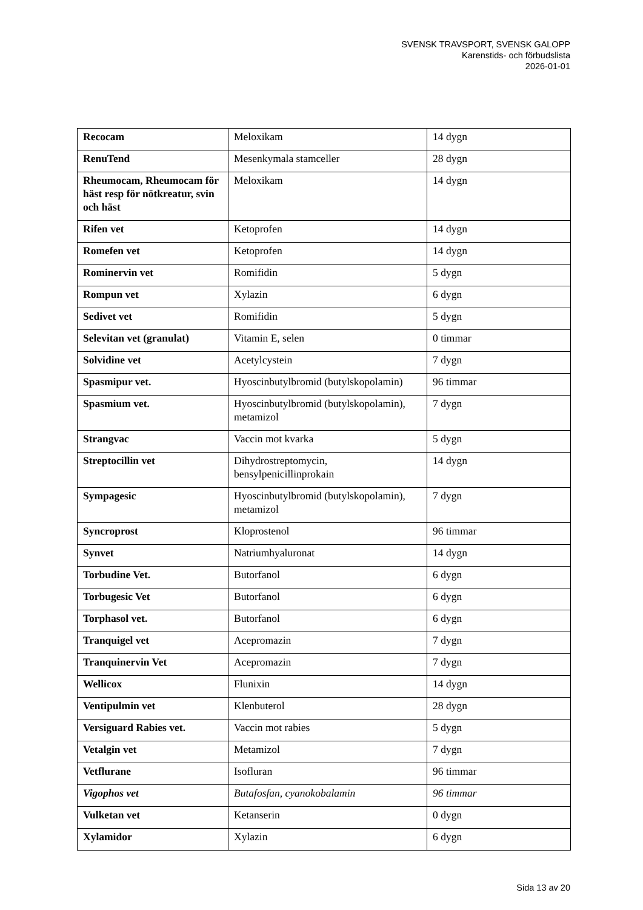SVENSK TRAVSPORT, SVENSK GALOPP
Karenstids- och förbudslista
2026-01-01
| Recocam | Meloxikam | 14 dygn |
| RenuTend | Mesenkymala stamceller | 28 dygn |
| Rheumocam, Rheumocam för häst resp för nötkreatur, svin och häst | Meloxikam | 14 dygn |
| Rifen vet | Ketoprofen | 14 dygn |
| Romefen vet | Ketoprofen | 14 dygn |
| Rominervin vet | Romifidin | 5 dygn |
| Rompun vet | Xylazin | 6 dygn |
| Sedivet vet | Romifidin | 5 dygn |
| Selevitan vet (granulat) | Vitamin E, selen | 0 timmar |
| Solvidine vet | Acetylcystein | 7 dygn |
| Spasmipur vet. | Hyoscinbutylbromid (butylskopolamin) | 96 timmar |
| Spasmium vet. | Hyoscinbutylbromid (butylskopolamin), metamizol | 7 dygn |
| Strangvac | Vaccin mot kvarka | 5 dygn |
| Streptocillin vet | Dihydrostreptomycin, bensylpenicillinprokain | 14 dygn |
| Sympagesic | Hyoscinbutylbromid (butylskopolamin), metamizol | 7 dygn |
| Syncroprost | Kloprostenol | 96 timmar |
| Synvet | Natriumhyaluronat | 14 dygn |
| Torbudine Vet. | Butorfanol | 6 dygn |
| Torbugesic Vet | Butorfanol | 6 dygn |
| Torphasol vet. | Butorfanol | 6 dygn |
| Tranquigel vet | Acepromazin | 7 dygn |
| Tranquinervin Vet | Acepromazin | 7 dygn |
| Wellicox | Flunixin | 14 dygn |
| Ventipulmin vet | Klenbuterol | 28 dygn |
| Versiguard Rabies vet. | Vaccin mot rabies | 5 dygn |
| Vetalgin vet | Metamizol | 7 dygn |
| Vetflurane | Isofluran | 96 timmar |
| Vigophos vet | Butafosfan, cyanokobalamin | 96 timmar |
| Vulketan vet | Ketanserin | 0 dygn |
| Xylamidor | Xylazin | 6 dygn |
Sida 13 av 20